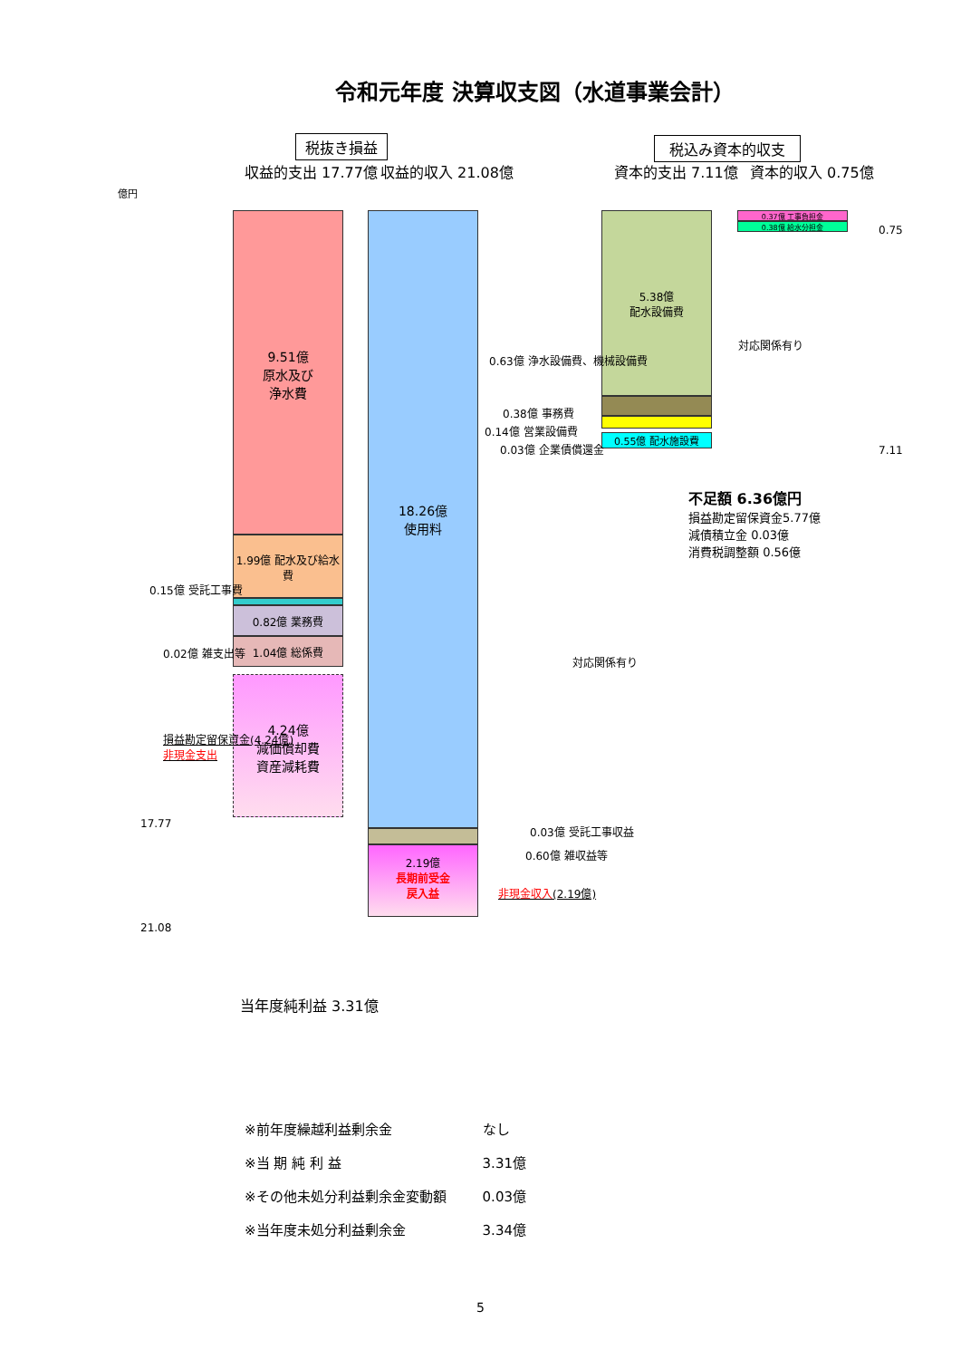令和元年度 決算収支図（水道事業会計）
税抜き損益 税込み資本的収支
収益的支出 17.77億 収益的収入 21.08億 資本的支出 7.11億 資本的収入 0.75億
億円
9.51億
原水及び
浄水費
1.99億 配水及び給水費
0.82億 業務費
1.04億 総係費
4.24億
減価償却費
資産減耗費
18.26億
使用料
2.19億
長期前受金
戻入益
5.38億
配水設備費
0.55億 配水施設費
0.37億 工事負担金
0.38億 給水分担金
0.63億 浄水設備費、機械設備費
0.38億 事務費
0.14億 営業設備費
0.03億 企業債償還金
0.75
7.11
対応関係有り
対応関係有り
不足額 6.36億円
損益勘定留保資金5.77億
減債積立金 0.03億
消費税調整額 0.56億
0.15億 受託工事費
0.02億 雑支出等
損益勘定留保資金(4.24億)
非現金支出
17.77
21.08
0.03億 受託工事収益
0.60億 雑収益等
非現金収入(2.19億)
当年度純利益 3.31億
| ※前年度繰越利益剰余金 | なし |
| ※当 期 純 利 益 | 3.31億 |
| ※その他未処分利益剰余金変動額 | 0.03億 |
| ※当年度未処分利益剰余金 | 3.34億 |
5